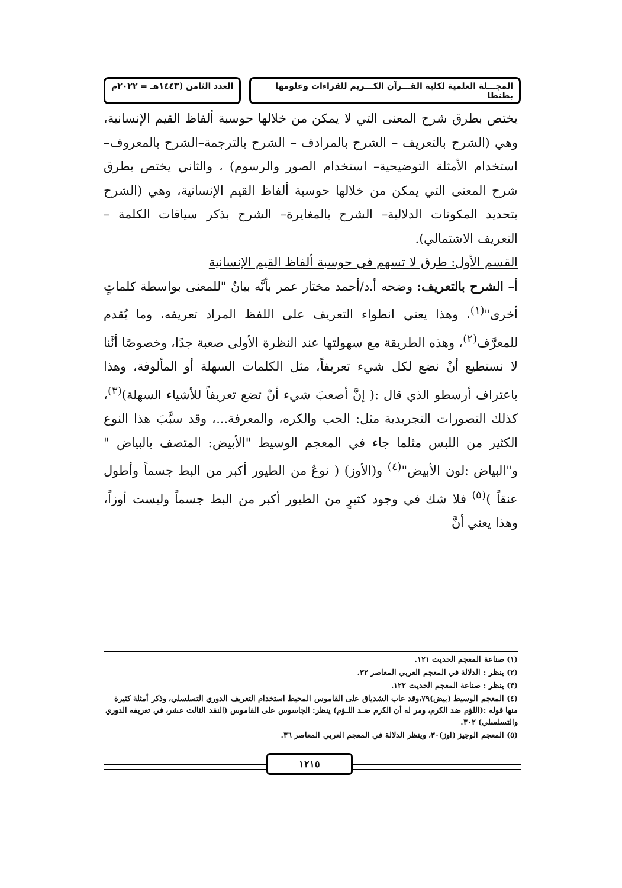المجـــلة العلمية لكلية القـــرآن الكـــريم للقراءات وعلومها بطنطا
العدد الثامن (١٤٤٣هـ = ٢٠٢٢م
يختص بطرق شرح المعنى التي لا يمكن من خلالها حوسبة ألفاظ القيم الإنسانية، وهي (الشرح بالتعريف – الشرح بالمرادف – الشرح بالترجمة–الشرح بالمعروف– استخدام الأمثلة التوضيحية– استخدام الصور والرسوم) ، والثاني يختص بطرق شرح المعنى التي يمكن من خلالها حوسبة ألفاظ القيم الإنسانية، وهي (الشرح بتحديد المكونات الدلالية– الشرح بالمغايرة– الشرح بذكر سياقات الكلمة – التعريف الاشتمالي).
القسم الأول: طرق لا تسهم في حوسبة ألفاظ القيم الإنسانية
أ– الشرح بالتعريف: وضحه أ.د/أحمد مختار عمر بأنَّه بيانٌ "للمعنى بواسطة كلماتٍ أخرى"<sup>(١)</sup>، وهذا يعني انطواء التعريف على اللفظ المراد تعريفه، وما يُقدم للمعرَّف<sup>(٢)</sup>، وهذه الطريقة مع سهولتها عند النظرة الأولى صعبة جدًا، وخصوصًا أنَّنا لا نستطيع أنْ نضع لكل شيء تعريفاً، مثل الكلمات السهلة أو المألوفة، وهذا باعتراف أرسطو الذي قال :( إنَّ أصعبَ شيء أنْ تضع تعريفاً للأشياء السهلة)<sup>(٣)</sup>، كذلك التصورات التجريدية مثل: الحب والكره، والمعرفة...، وقد سبَّبَ هذا النوع الكثير من اللبس مثلما جاء في المعجم الوسيط "الأبيض: المتصف بالبياض " و"البياض :لون الأبيض"<sup>(٤)</sup> و(الأوز) ( نوعٌ من الطيور أكبر من البط جسماً وأطول عنقاً )<sup>(٥)</sup> فلا شك في وجود كثيرٍ من الطيور أكبر من البط جسماً وليست أوزاً، وهذا يعني أنَّ
(١) صناعة المعجم الحديث ١٢١.
(٢) ينظر : الدلالة في المعجم العربي المعاصر ٣٢.
(٣) ينظر : صناعة المعجم الحديث ١٢٢.
(٤) المعجم الوسيط (بيض)٧٩،وقد عاب الشدياق على القاموس المحيط استخدام التعريف الدوري التسلسلي، وذكر أمثلة كثيرة منها قوله :(اللؤم ضد الكرم، ومر له أن الكرم ضـد اللـؤم) ينظر: الجاسوس على القاموس (النقد الثالث عشر، في تعريفه الدوري والتسلسلي) ٣٠٢.
(٥) المعجم الوجيز (اوز)٣٠، وينظر الدلالة في المعجم العربي المعاصر ٣٦.
١٢١٥